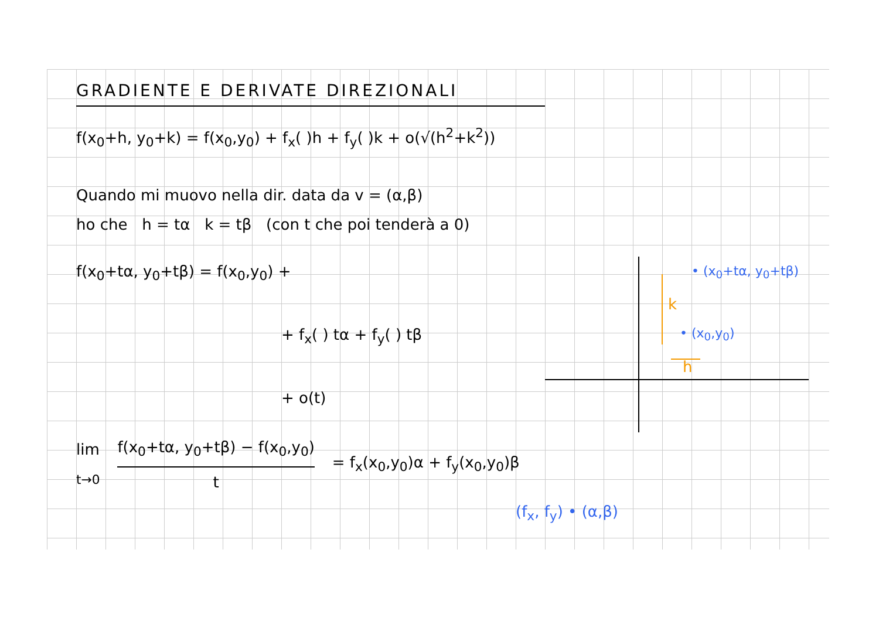GRADIENTE E DERIVATE DIREZIONALI
f(x<sub>0</sub>+h, y<sub>0</sub>+k) = f(x<sub>0</sub>,y<sub>0</sub>) + f<sub>x</sub>( )h + f<sub>y</sub>( )k + o(√(h<sup>2</sup>+k<sup>2</sup>))
Quando mi muovo nella dir. data da v = (α,β)
ho che h = tα k = tβ (con t che poi tenderà a 0)
f(x<sub>0</sub>+tα, y<sub>0</sub>+tβ) = f(x<sub>0</sub>,y<sub>0</sub>) +
+ f<sub>x</sub>( ) tα + f<sub>y</sub>( ) tβ
+ o(t)
• (x<sub>0</sub>+tα, y<sub>0</sub>+tβ)
k
• (x<sub>0</sub>,y<sub>0</sub>)
h
lim
t→0
f(x<sub>0</sub>+tα, y<sub>0</sub>+tβ) − f(x<sub>0</sub>,y<sub>0</sub>)
t
= f<sub>x</sub>(x<sub>0</sub>,y<sub>0</sub>)α + f<sub>y</sub>(x<sub>0</sub>,y<sub>0</sub>)β
(f<sub>x</sub>, f<sub>y</sub>) • (α,β)